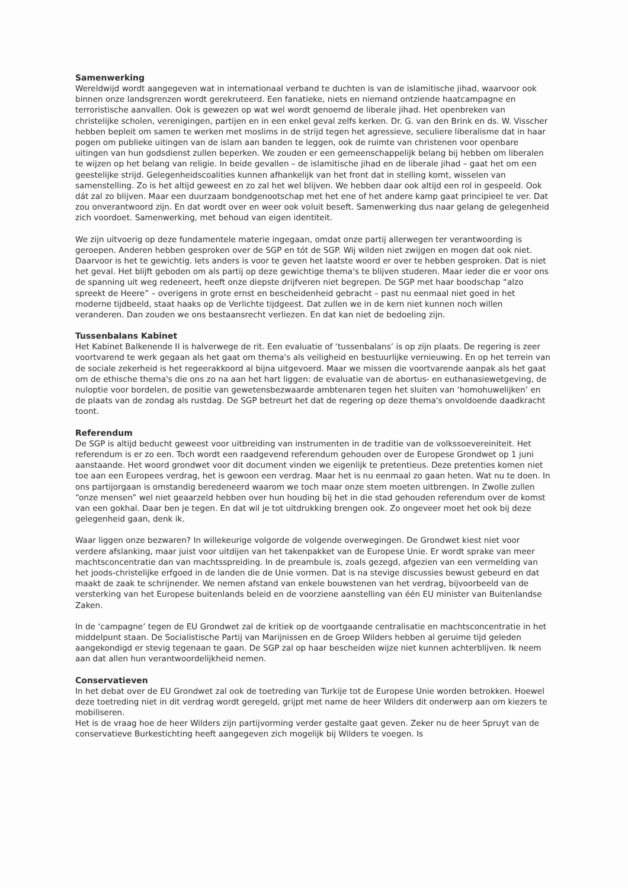Samenwerking
Wereldwijd wordt aangegeven wat in internationaal verband te duchten is van de islamitische jihad, waarvoor ook binnen onze landsgrenzen wordt gerekruteerd. Een fanatieke, niets en niemand ontziende haatcampagne en terroristische aanvallen. Ook is gewezen op wat wel wordt genoemd de liberale jihad. Het openbreken van christelijke scholen, verenigingen, partijen en in een enkel geval zelfs kerken. Dr. G. van den Brink en ds. W. Visscher hebben bepleit om samen te werken met moslims in de strijd tegen het agressieve, seculiere liberalisme dat in haar pogen om publieke uitingen van de islam aan banden te leggen, ook de ruimte van christenen voor openbare uitingen van hun godsdienst zullen beperken. We zouden er een gemeenschappelijk belang bij hebben om liberalen te wijzen op het belang van religie. In beide gevallen – de islamitische jihad en de liberale jihad – gaat het om een geestelijke strijd. Gelegenheidscoalities kunnen afhankelijk van het front dat in stelling komt, wisselen van samenstelling. Zo is het altijd geweest en zo zal het wel blijven. We hebben daar ook altijd een rol in gespeeld. Ook dát zal zo blijven. Maar een duurzaam bondgenootschap met het ene of het andere kamp gaat principieel te ver. Dat zou onverantwoord zijn. En dat wordt over en weer ook voluit beseft. Samenwerking dus naar gelang de gelegenheid zich voordoet. Samenwerking, met behoud van eigen identiteit.
We zijn uitvoerig op deze fundamentele materie ingegaan, omdat onze partij allerwegen ter verantwoording is geroepen. Anderen hebben gesproken over de SGP en tót de SGP. Wij wilden niet zwijgen en mogen dat ook niet. Daarvoor is het te gewichtig. Iets anders is voor te geven het laatste woord er over te hebben gesproken. Dat is niet het geval. Het blijft geboden om als partij op deze gewichtige thema's te blijven studeren. Maar ieder die er voor ons de spanning uit weg redeneert, heeft onze diepste drijfveren niet begrepen. De SGP met haar boodschap “alzo spreekt de Heere” – overigens in grote ernst en bescheidenheid gebracht – past nu eenmaal niet goed in het moderne tijdbeeld, staat haaks op de Verlichte tijdgeest. Dat zullen we in de kern niet kunnen noch willen veranderen. Dan zouden we ons bestaansrecht verliezen. En dat kan niet de bedoeling zijn.
Tussenbalans Kabinet
Het Kabinet Balkenende II is halverwege de rit. Een evaluatie of ‘tussenbalans’ is op zijn plaats. De regering is zeer voortvarend te werk gegaan als het gaat om thema's als veiligheid en bestuurlijke vernieuwing. En op het terrein van de sociale zekerheid is het regeerakkoord al bijna uitgevoerd. Maar we missen die voortvarende aanpak als het gaat om de ethische thema's die ons zo na aan het hart liggen: de evaluatie van de abortus- en euthanasiewetgeving, de nuloptie voor bordelen, de positie van gewetensbezwaarde ambtenaren tegen het sluiten van ‘homohuwelijken’ en de plaats van de zondag als rustdag. De SGP betreurt het dat de regering op deze thema's onvoldoende daadkracht toont.
Referendum
De SGP is altijd beducht geweest voor uitbreiding van instrumenten in de traditie van de volkssoevereiniteit. Het referendum is er zo een. Toch wordt een raadgevend referendum gehouden over de Europese Grondwet op 1 juni aanstaande. Het woord grondwet voor dit document vinden we eigenlijk te pretentieus. Deze pretenties komen niet toe aan een Europees verdrag, het is gewoon een verdrag. Maar het is nu eenmaal zo gaan heten. Wat nu te doen. In ons partijorgaan is omstandig beredeneerd waarom we toch maar onze stem moeten uitbrengen. In Zwolle zullen “onze mensen” wel niet geaarzeld hebben over hun houding bij het in die stad gehouden referendum over de komst van een gokhal. Daar ben je tegen. En dat wil je tot uitdrukking brengen ook. Zo ongeveer moet het ook bij deze gelegenheid gaan, denk ik.
Waar liggen onze bezwaren? In willekeurige volgorde de volgende overwegingen. De Grondwet kiest niet voor verdere afslanking, maar juist voor uitdijen van het takenpakket van de Europese Unie. Er wordt sprake van meer machtsconcentratie dan van machtsspreiding. In de preambule is, zoals gezegd, afgezien van een vermelding van het joods-christelijke erfgoed in de landen die de Unie vormen. Dat is na stevige discussies bewust gebeurd en dat maakt de zaak te schrijnender. We nemen afstand van enkele bouwstenen van het verdrag, bijvoorbeeld van de versterking van het Europese buitenlands beleid en de voorziene aanstelling van één EU minister van Buitenlandse Zaken.
In de ‘campagne’ tegen de EU Grondwet zal de kritiek op de voortgaande centralisatie en machtsconcentratie in het middelpunt staan. De Socialistische Partij van Marijnissen en de Groep Wilders hebben al geruime tijd geleden aangekondigd er stevig tegenaan te gaan. De SGP zal op haar bescheiden wijze niet kunnen achterblijven. Ik neem aan dat allen hun verantwoordelijkheid nemen.
Conservatieven
In het debat over de EU Grondwet zal ook de toetreding van Turkije tot de Europese Unie worden betrokken. Hoewel deze toetreding niet in dit verdrag wordt geregeld, grijpt met name de heer Wilders dit onderwerp aan om kiezers te mobiliseren.
Het is de vraag hoe de heer Wilders zijn partijvorming verder gestalte gaat geven. Zeker nu de heer Spruyt van de conservatieve Burkestichting heeft aangegeven zich mogelijk bij Wilders te voegen. Is